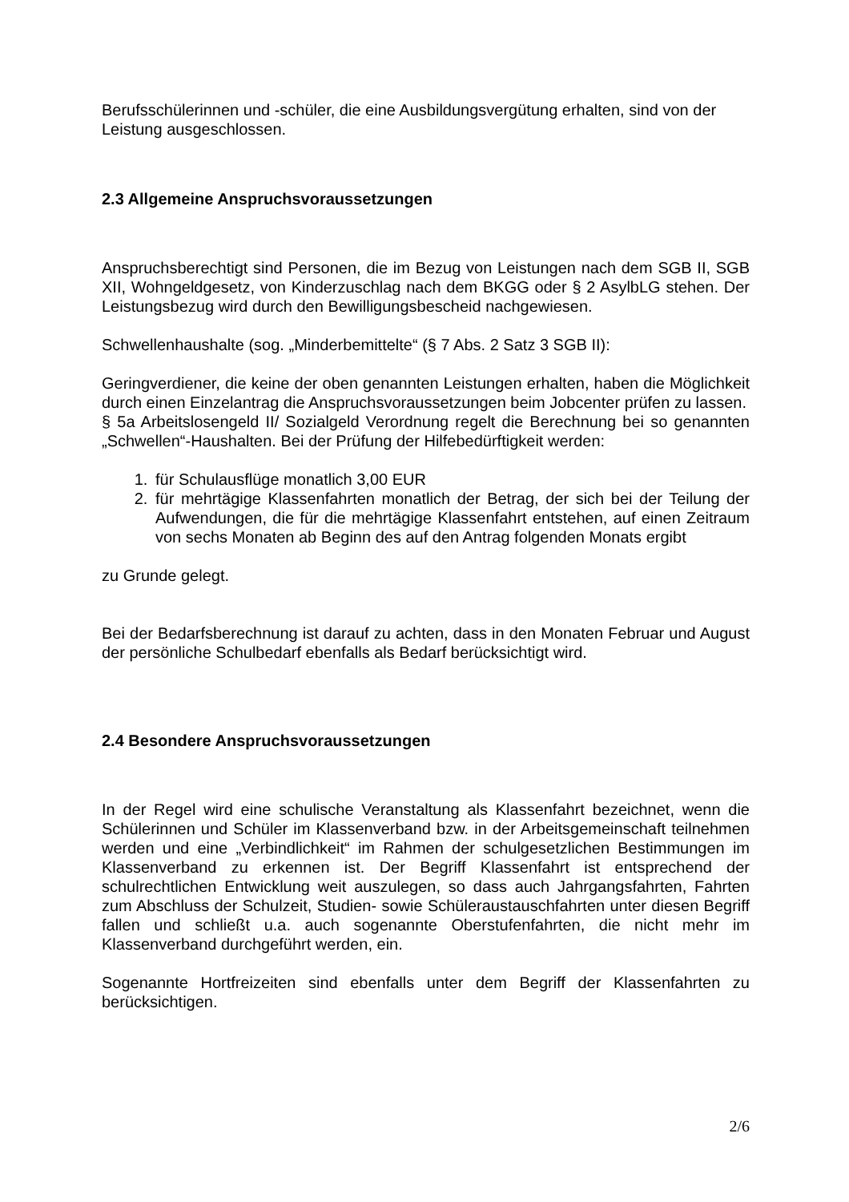Berufsschülerinnen und -schüler, die eine Ausbildungsvergütung erhalten, sind von der Leistung ausgeschlossen.
2.3 Allgemeine Anspruchsvoraussetzungen
Anspruchsberechtigt sind Personen, die im Bezug von Leistungen nach dem SGB II, SGB XII, Wohngeldgesetz, von Kinderzuschlag nach dem BKGG oder § 2 AsylbLG stehen. Der Leistungsbezug wird durch den Bewilligungsbescheid nachgewiesen.
Schwellenhaushalte (sog. „Minderbemittelte“ (§ 7 Abs. 2 Satz 3 SGB II):
Geringverdiener, die keine der oben genannten Leistungen erhalten, haben die Möglichkeit durch einen Einzelantrag die Anspruchsvoraussetzungen beim Jobcenter prüfen zu lassen.
§ 5a Arbeitslosengeld II/ Sozialgeld Verordnung regelt die Berechnung bei so genannten „Schwellen“-Haushalten. Bei der Prüfung der Hilfebedürftigkeit werden:
1. für Schulausflüge monatlich 3,00 EUR
2. für mehrtägige Klassenfahrten monatlich der Betrag, der sich bei der Teilung der Aufwendungen, die für die mehrtägige Klassenfahrt entstehen, auf einen Zeitraum von sechs Monaten ab Beginn des auf den Antrag folgenden Monats ergibt
zu Grunde gelegt.
Bei der Bedarfsberechnung ist darauf zu achten, dass in den Monaten Februar und August der persönliche Schulbedarf ebenfalls als Bedarf berücksichtigt wird.
2.4 Besondere Anspruchsvoraussetzungen
In der Regel wird eine schulische Veranstaltung als Klassenfahrt bezeichnet, wenn die Schülerinnen und Schüler im Klassenverband bzw. in der Arbeitsgemeinschaft teilnehmen werden und eine „Verbindlichkeit“ im Rahmen der schulgesetzlichen Bestimmungen im Klassenverband zu erkennen ist. Der Begriff Klassenfahrt ist entsprechend der schulrechtlichen Entwicklung weit auszulegen, so dass auch Jahrgangsfahrten, Fahrten zum Abschluss der Schulzeit, Studien- sowie Schüleraustauschfahrten unter diesen Begriff fallen und schließt u.a. auch sogenannte Oberstufenfahrten, die nicht mehr im Klassenverband durchgeführt werden, ein.
Sogenannte Hortfreizeiten sind ebenfalls unter dem Begriff der Klassenfahrten zu berücksichtigen.
2/6